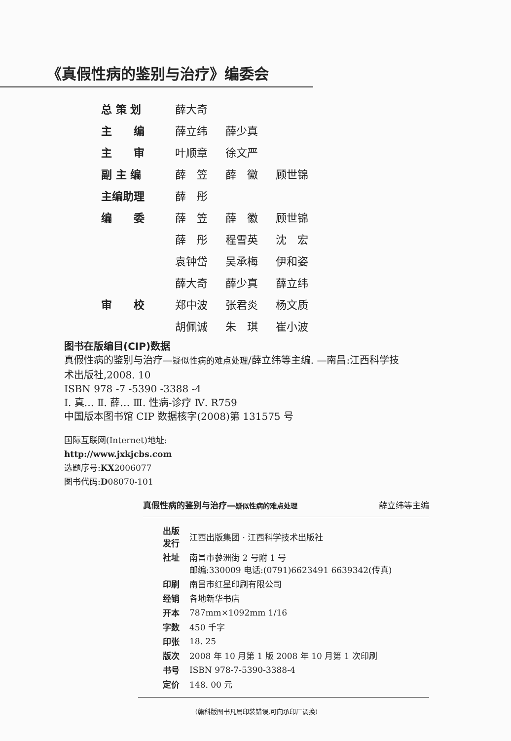《真假性病的鉴别与治疗》编委会
| 总 策 划 | 薛大奇 | | |
| 主 编 | 薛立纬 | 薛少真 | |
| 主 审 | 叶顺章 | 徐文严 | |
| 副 主 编 | 薛 笠 | 薛 徽 | 顾世锦 |
| 主编助理 | 薛 彤 | | |
| 编 委 | 薛 笠 | 薛 徽 | 顾世锦 |
| | 薛 彤 | 程雪英 | 沈 宏 |
| | 袁钟岱 | 吴承梅 | 伊和姿 |
| | 薛大奇 | 薛少真 | 薛立纬 |
| 审 校 | 郑中波 | 张君炎 | 杨文质 |
| | 胡佩诚 | 朱 琪 | 崔小波 |
图书在版编目(CIP)数据
真假性病的鉴别与治疗—疑似性病的难点处理/薛立纬等主编. —南昌:江西科学技
术出版社,2008. 10
ISBN 978 -7 -5390 -3388 -4
Ⅰ. 真… Ⅱ. 薛… Ⅲ. 性病-诊疗 Ⅳ. R759
中国版本图书馆 CIP 数据核字(2008)第 131575 号
国际互联网(Internet)地址:
http://www.jxkjcbs.com
选题序号:KX2006077
图书代码:D08070-101
真假性病的鉴别与治疗—疑似性病的难点处理 薛立纬等主编
| 出版 发行 | 江西出版集团 · 江西科学技术出版社 |
| 社址 | 南昌市蓼洲街 2 号附 1 号 邮编:330009 电话:(0791)6623491 6639342(传真) |
| 印刷 | 南昌市红星印刷有限公司 |
| 经销 | 各地新华书店 |
| 开本 | 787mm×1092mm 1/16 |
| 字数 | 450 千字 |
| 印张 | 18. 25 |
| 版次 | 2008 年 10 月第 1 版 2008 年 10 月第 1 次印刷 |
| 书号 | ISBN 978-7-5390-3388-4 |
| 定价 | 148. 00 元 |
(赣科版图书凡属印装错误,可向承印厂调换)